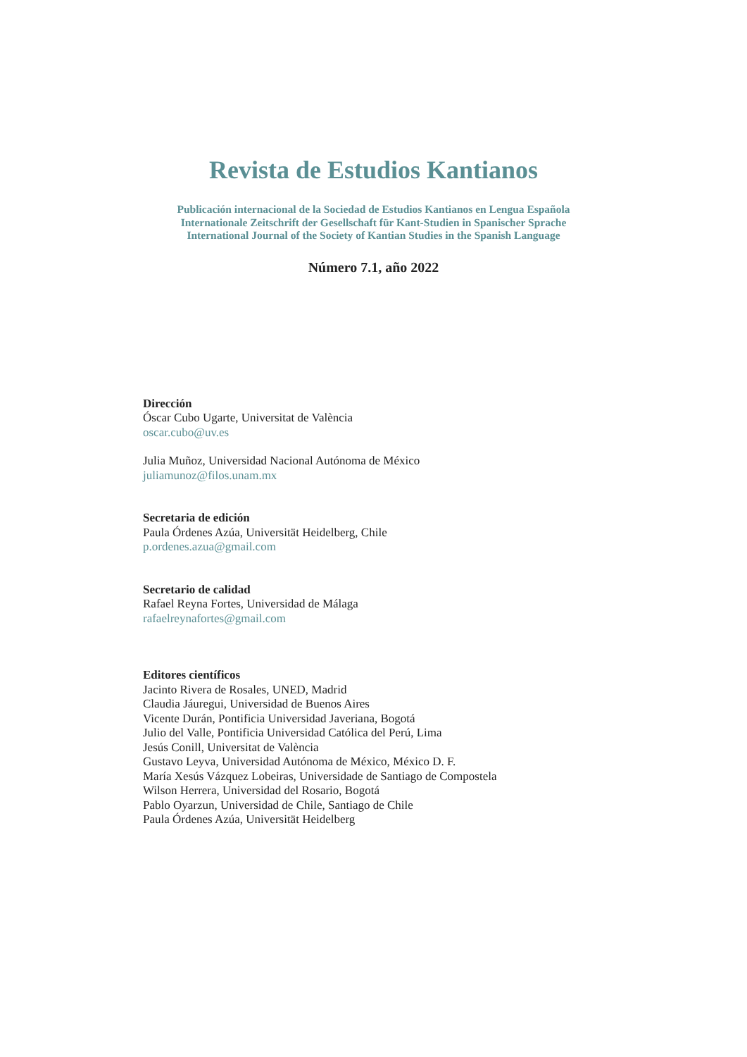Revista de Estudios Kantianos
Publicación internacional de la Sociedad de Estudios Kantianos en Lengua Española
Internationale Zeitschrift der Gesellschaft für Kant-Studien in Spanischer Sprache
International Journal of the Society of Kantian Studies in the Spanish Language
Número 7.1, año 2022
Dirección
Óscar Cubo Ugarte, Universitat de València
oscar.cubo@uv.es
Julia Muñoz, Universidad Nacional Autónoma de México
juliamunoz@filos.unam.mx
Secretaria de edición
Paula Órdenes Azúa, Universität Heidelberg, Chile
p.ordenes.azua@gmail.com
Secretario de calidad
Rafael Reyna Fortes, Universidad de Málaga
rafaelreynafortes@gmail.com
Editores científicos
Jacinto Rivera de Rosales, UNED, Madrid
Claudia Jáuregui, Universidad de Buenos Aires
Vicente Durán, Pontificia Universidad Javeriana, Bogotá
Julio del Valle, Pontificia Universidad Católica del Perú, Lima
Jesús Conill, Universitat de València
Gustavo Leyva, Universidad Autónoma de México, México D. F.
María Xesús Vázquez Lobeiras, Universidade de Santiago de Compostela
Wilson Herrera, Universidad del Rosario, Bogotá
Pablo Oyarzun, Universidad de Chile, Santiago de Chile
Paula Órdenes Azúa, Universität Heidelberg